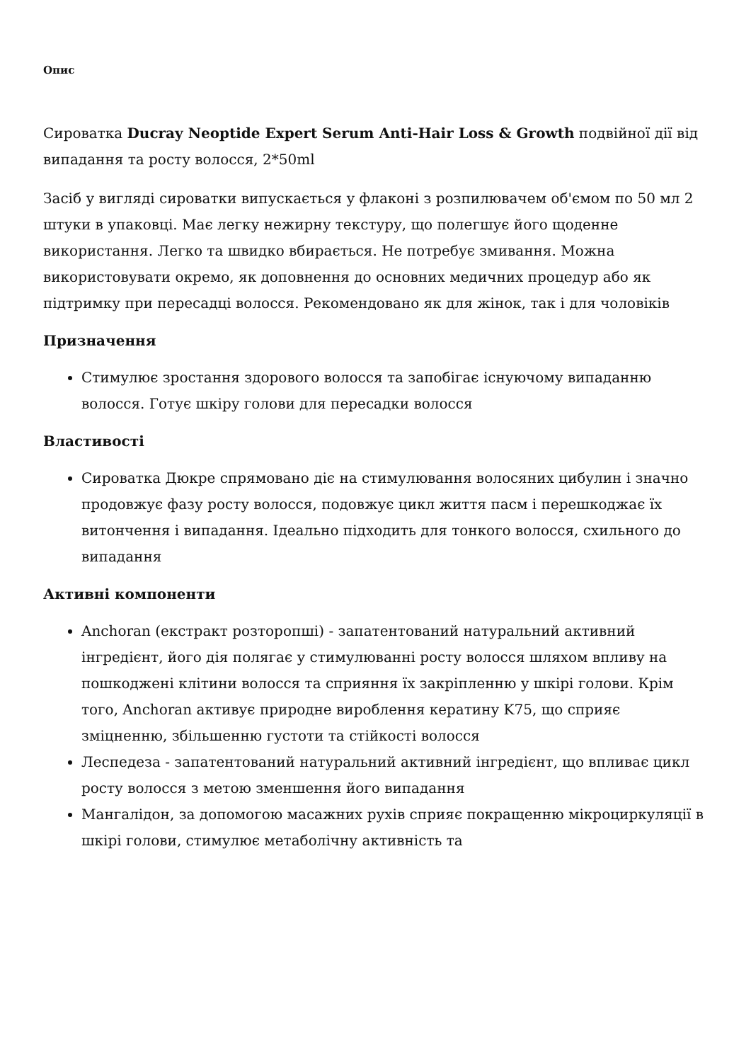Опис
Сироватка Ducray Neoptide Expert Serum Anti-Hair Loss & Growth подвійної дії від випадання та росту волосся, 2*50ml
Засіб у вигляді сироватки випускається у флаконі з розпилювачем об'ємом по 50 мл 2 штуки в упаковці. Має легку нежирну текстуру, що полегшує його щоденне використання. Легко та швидко вбирається. Не потребує змивання. Можна використовувати окремо, як доповнення до основних медичних процедур або як підтримку при пересадці волосся. Рекомендовано як для жінок, так і для чоловіків
Призначення
Стимулює зростання здорового волосся та запобігає існуючому випаданню волосся. Готує шкіру голови для пересадки волосся
Властивості
Сироватка Дюкре спрямовано діє на стимулювання волосяних цибулин і значно продовжує фазу росту волосся, подовжує цикл життя пасм і перешкоджає їх витончення і випадання. Ідеально підходить для тонкого волосся, схильного до випадання
Активні компоненти
Anchoran (екстракт розторопші) - запатентований натуральний активний інгредієнт, його дія полягає у стимулюванні росту волосся шляхом впливу на пошкоджені клітини волосся та сприяння їх закріпленню у шкірі голови. Крім того, Anchoran активує природне вироблення кератину K75, що сприяє зміцненню, збільшенню густоти та стійкості волосся
Леспедеза - запатентований натуральний активний інгредієнт, що впливає цикл росту волосся з метою зменшення його випадання
Мангалідон, за допомогою масажних рухів сприяє покращенню мікроциркуляції в шкірі голови, стимулює метаболічну активність та